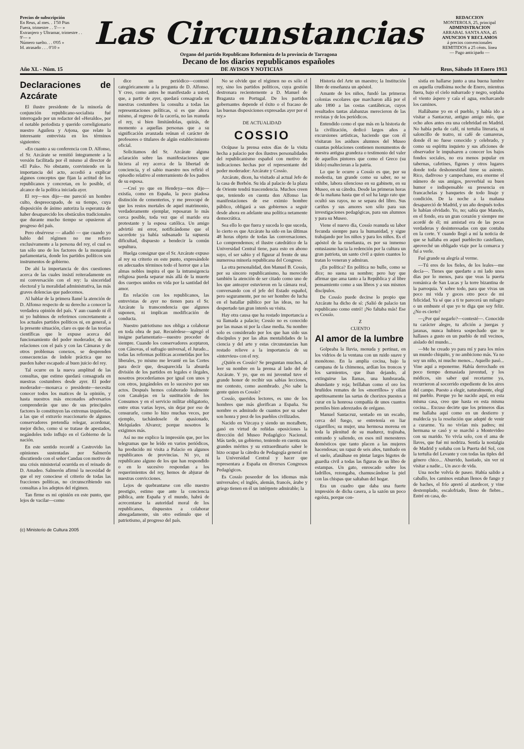Precios de subscripción
En Reus, al mes. . 1'50 Ptas
Fuera, trimestre . . 5'— »
Extranjero y Ultramar, trimestre . . 9'— »
Número suelto. . . 0'05 »
Id. atrasado . . . 0'10 »
Las Circunstancias
Organo del partido Republicano Reformista de la provincia de Tarragona
Decano de los diarios republicanos españoles
REDACCION
MONTEROLS, 25, principal
ADMINISTRACION
ARRABAL SANTA ANA, 45
ANUNCIOS Y RECLAMOS
á precios convencionales
REMITIDOS a 25 cénts. línea
— Pago anticipado —
Año XL - Núm. 15 DE AVISOS Y NOTICIAS Reus, Sábado 18 Enero 1913
Declaraciones de Azcárate
El ilustre presidente de la minoría de conjunción republicano-socialista fué interrogado por un redactor del «Heraldo», por el notable periodista y querido correligionario nuestro Aguilera y Arjona, que relate la interesante entrevista en los términos siguientes:
«En cuanto a su conferencia con D. Alfonso, el Sr. Azcárate se remitió íntegramente a la versión facilitada por él mismo al director de «El País». No obstante, conviniendo en la importancia del acto, accedió a explicar algunos conceptos que fijan la actitud de los republicanos y concretan, en lo posible, el alcance de la política iniciada ayer.
El rey—nos dijo—me pareció un hombre culto, despreocupado, de su tiempo, cuya disposición de ánimo autoriza la esperanza de haber desaparecido los obstáculos tradicionales que durante mucho tiempo se opusieron al progreso del país.
Pero obsérvese — añadió — que cuando yo hablo del régimen no me refiero exclusivamente a la persona del rey, el cual es tan sólo uno de los factores de la monarquía parlamentaria, donde los partidos políticos son instrumentos de gobierno.
De ahí la importancia de dos cuestiones acerca de las cuales insistí reiteradamente en mi conversación con el rey: la sinceridad electoral y la moralidad administrativa, las más graves dolencias que padecemos.
Al hablar de la primera llamé la atención de D. Alfonso respecto de su derecho a conocer la verdadera opinión del país. Y aun cuando ni él ni yo hubimos de referirnos concretamente a los actuales partidos políticos ni, en general, a la presente situación, claro es que de las teorías científicas que le expuse acerca del funcionamiento del poder moderador, de sus relaciones con el país y con las Cámaras y de otros problemas conexos, se desprenden consecuencias de índole práctica que no pueden haber escapado al buen juicio del rey.
Tal ocurre en la nueva amplitud de las consultas, que estimo quedará consagrada en nuestras costumbres desde ayer. El poder moderador—monarca o presidente—necesita conocer todos los matices de la opinión, y hasta nuestros más enconados adversarios comprenderán que uno de sus principales factores lo constituyen las extremas izquierdas, a las que el extravío reaccionario de algunos conservadores pretendía relegar, acordonar, mejor dicho, como si se tratase de apestados, negándoles todo influjo en el Gobierno de la nación.
En este sentido recordé a Castrovido las opiniones sustentadas por Salmerón discutiendo con el señor Candau con motivo de una crisis ministerial ocurrida en el reinado de D. Amadeo. Salmerón afirmó la necesidad de que el rey conociese el criterio de todas las fracciones políticas, no circunscribiendo sus consultas a los adeptos del régimen.
Tan firme es mi opinión en este punto, que lejos de vacilar—como
dice un periódico—contesté categóricamente a la pregunta de D. Alfonso. Y creo, como antes he manifestado a usted, que, a partir de ayer, quedará consagrada en nuestras costumbres la consulta a todas las representaciones políticas, si es que ahora mismo, al regreso de la cacería, no las reanuda el rey, si bien limitándolas, quizás, de momento a aquellas personas que a su significación avanzada reúnan el carácter de profesores o titulares de algún establecimiento oficial.
Solicitamos del Sr. Azcárate alguna aclaración sobre las manifestaciones que hiciera al rey acerca de la libertad de conciencia, y el sabio maestro nos refirió el episodio relativo al enterramiento de los padres de su esposa.
—Creí yo que en Hendeya—nos dijo—existía, como en España, la poco piadosa distinción de cementerios, y me preocupé de que los restos mortales de aquel matrimonio, verdaderamente ejemplar, reposaran lo más cerca posible, toda vez que el marido era protestante y la esposa católica. Un amigo advirtió mi error, notificándome que el sacerdote ya había subsanado la supuesta dificultad, dispuesto a bendecir la común sepultura.
Huelga consignar que el Sr. Azcárate expuso al rey su criterio en este punto, expresándole en adecuados términos todo el horror que a las almas nobles inspira el que la intransigencia religiosa pueda separar más allá de la muerte dos cuerpos unidos en vida por la santidad del amor.
En relación con los republicanos, las entrevistas de ayer no tienen para el Sr. Azcárate la transcendencia que algunos suponen, ni implican modificación de conducta.
Nuestro patriotismo nos obliga a colaborar en toda obra de paz. Recuérdese—agregó el insigne parlamentario—nuestro proceder de siempre. Cuando los conservadores aceptaron, con Cánovas, el sufragio universal, el Jurado... todas las reformas políticas acometidas por los liberales, yo mismo me levanté en las Cortes para decir que, desaparecida la absurda división de los partidos en legales e ilegales, nosotros procederíamos por igual con unos y con otros, juzgándoles en lo sucesivo por sus actos. Después hemos colaborado lealmente con Canalejas en la sustitución de los Consumos y en el servicio militar obligatorio, entre otras varias leyes, sin dejar por eso de censurarle, como lo hizo muchas veces, por ejemplo, tachándosele de apasionado, Melquíades Alvarez; porque nosotros le exigimos más.
Así no me explico la impresión que, por los telegramas que he leído en varios periódicos, ha producido mi visita a Palacio en algunos republicanos de provincias. Ni yo, ni republicano alguno de los que han respondido o en lo sucesivo respondan a los requerimientos del rey, hemos de abjurar de nuestras convicciones.
Lejos de quebrantarse con ello nuestro prestigio, estimo que ante la conciencia pública, ante España y el mundo, habrá de acrecentarse la autoridad moral de los republicanos, dispuestos a colaborar abnegadamente, sin otro estímulo que el patriotismo, al progreso del país.
No se olvide que el régimen no es sólo el rey, sino los partidos políticos, cuya gestión destronara recientemente a D. Manuel de Braganza en Portugal. De los partidos gobernantes depende el éxito o el fracaso de las buenas disposiciones expresadas ayer por el rey.»
DE ACTUALIDAD
COSSIO
Ocúpase la prensa estos días de la visita hecha a palacio por dos ilustres personalidades del republicanismo español con motivo de indicaciones hechas por el representante del poder moderador: Azcárate y Cossío.
Azcárate, dicen, ha visitado al actual Jefe de la casa de Borbón. Su ida al palacio de la plaza de Oriente tendrá trascendencia. Muchos creen que, teniendo en cuenta don Alfonso las manifestaciones de ese eximio hombre público, obligará a sus gobiernos a seguir desde ahora en adelante una política netamente democrática.
Sea ello lo que fuera y suceda lo que suceda, lo cierto es que Azcárate ha sido en las últimas 48 horas objeto de todas las conversaciones. Lo comprendemos; el ilustre catedrático de la Universidad Central tiene, para esto en abono suyo, el ser sabio y el figurar al frente de una numerosa minoría republicana del Congreso.
La otra personalidad, don Manuel B. Cossío, por su sincero republicanismo, ha merecido también la atención de ser citado como uno de los que anteayer estuvieron en la cámara real, conversando con el jefe del Estado español, pero seguramente, por no ser hombre de lucha en el batallar público por las ideas, no ha despertado tan gran interés su visita.
Hay otra causa que ha restado importancia a su llamada a palacio; Cossío no es conocido por las masas ni por la clase media. Su nombre solo es considerado por los que han sido sus discípulos y por las altas mentalidades de la ciencia y del arte y estas circunstancias han restado relieve a la importancia de su «intervieu» con el rey.
¿Quién es Cossío? Se preguntan muchos, al leer su nombre en la prensa al lado del de Azcárate. Y yo, que en mi juventud tuve el grande honor de recibir sus sabias lecciones, me contesto, como asombrado. ¿No sabe la gente quien es Cossío?
Cossío, queridos lectores, es uno de los hombres que más glorifican a España. Su nombre es admirado de cuantos por su saber son honra y prez de los pueblos civilizados.
Nacido en Vizcaya y siendo un mozalbete, ganó en virtud de reñidas oposiciones la dirección del Museo Pedagógico Nacional. Más tarde, un gobierno, teniendo en cuenta sus grandes méritos y su extraordinario saber le hizo ocupar la cátedra de Pedagogía general en la Universidad Central y hacer que representara a España en diversos Congresos Pedagógicos.
Es Cossío poseedor de los idiomas más universales; el inglés, alemán, francés, árabe y griego tienen en él un intérprete admirable; la
Historia del Arte un maestro; la Institución libre de enseñanza un apóstol.
Amante de los niños, fundó las primeras colonias escolares que marcharon allá por el año 1890 a las costas cantábricas, cuyos resultados tantas alabanzas merecieron de las revistas y de los periódicos.
Entendido como el que más en la historia de la civilización, dedicó largos años a excursiones artísticas, haciendo que con él visitaran los asiduos alumnos del Museo cuantas poblaciones contienen monumentos de nuestra antigua grandeza o testimonio del valer de aquellos pintores que como el Greco (su ídolo) enaltecieran a la patria.
Lo que le ocurre a Cossío es que, por su modestia, tan grande como su saber, no se exhibe, labora silencioso en su gabinete, en su Museo, en su cátedra. Desde las primeras horas de la mañana hasta que el sol ha largo rato que ocultó sus rayos, no se separa del libro. Sus cariños y sus amores son sólo para sus investigaciones pedagógicas, para sus alumnos y para su Museo.
Viene el nuevo día, Cossío reanuda su labor fecunda siempre para la humanidad, y sigue trabajando por los niños y para los niños. Es el apóstol de la enseñanza, es por su inmenso entusiasmo hacia la redención por la cultura un gran patriota, un santo civil a quien cuantos lo tratan lo veneran y admiran.
¿En política? En política no bulle, como se dice; no suena su nombre; pero hay que afirmar que ama tanto a la República y al libre pensamiento como a sus libros y a sus mismos discípulos.
De Cossío puede decirse lo propio que Azcárate ha dicho de sí: ¡Salió de palacio tan republicano como entró! ¡No faltaba más! Ese es Cossío.
Z
CUENTO
Al amor de la lumbre
Golpeaba la lluvia, menuda y pertinaz, en los vidrios de la ventana con un ruido suave y monótono. En la amplia cocina, bajo la campana de la chimenea, ardían los troncos y los sarmientos, que iban dejando, al extinguirse las llamas, una lumbrarada, abundante y roja; brillaban como el oro los bruñidos remates de los «morrillos» y olían apetitosamente las sartas de chorizos puestos a curar en la honrosa compañía de unos cuantos perniles bien aderezados de orégano.
Manuel Santacruz, sentado en un escaño, cerca del fuego, se entretenía en liar cigarrillos; su mujer, una hermosa morena en toda la plenitud de su madurez, trajinaba, entrando y saliendo, en esos mil menesteres domésticos que tanto placen a las mujeres hacendosas; un rapaz de seis años, tumbado en el suelo, afanábase en pintar largos bigotes de guardia civil a todas las figuras de un libro de estampas. Un gato, enroscado sobre los ladrillos, rezongaba, chamuscándose la piel con las chispas que saltaban del hogar.
Era un cuadro que daba una fuerte impresión de dicha casera, a la sazón un poco egoísta, porque con-
sistía en hallarse junto a una buena lumbre en aquella crudísima noche de Enero, mientras fuera, bajo el cielo nubarrado y negro, soplaba el viento áspero y caía el agua, encharcando los caminos.
Hallábame yo en el pueblo, y había ido a visitar a Santacruz, antiguo amigo mío, que ocho años antes era una celebridad en Madrid. No había peña de café, ni tertulia literaria, ni saloncillo de teatro, ni café de camareras, donde él no fuese conocido y celebrado, y como su espíritu inquieto y sus aficiones de observador le impulsaren a conocer los bajos fondos sociales, no era menos popular en tabernas, cafetines, figones y otros lugares donde toda deshonestidad tiene su asiento. Rico, dadivoso y campechano, era enorme el número de sus amigos, proverbial su buen humor e indispensable su presencia en francachelas y banquetes de todo linaje y condición. De la noche a la mañana desapareció de Madrid, y un año después todos le habían olvidado. Yo, no; sabía que Manolo, en el fondo, era un gran corazón y siempre me acordé de él; mi amistad era de las pocas verdaderas y desinteresadas con que contaba en la corte. Y cuando llegó a mí la noticia de que se hallaba en aquel pueblecito castellano, aproveché un obligado viaje por la comarca y fuí a verle.
Fué grande su alegría al verme.
—Tú eres de los fieles, de los leales—me decía—. Tienes que quedarte a mi lado unos días por lo menos, para que veas la puerta románica de San Lucas y la torre bizantina de la parroquia. Y sobre todo, para que vivas un poco mi vida y goces otro poco de mi felicidad. Ya sé que a ti te parecerá un milagro o un embuste el que yo te diga que soy feliz. ¿No es cierto?
—¿Por qué negarlo?—contesté—. Conocido tu carácter alegre, tu afición a juergas y jaranas, nunca hubiera sospechado que te hallases a gusto en un pueblo de mil vecinos, aislado del mundo...
—Me he creado yo para mí y para los míos un mundo chiquito, y no ambiciono más. Ya no soy un niño, ni mucho menos... Aquello pasó... Vine aquí a reponerme. Había derrochado en poco tiempo demasiada juventud, y los médicos, sin saber qué recetarme ya, recurrieron al socorrido expediente de los aires del campo. Puesto a elegir, naturalmente, elegí mi pueblo. Porque yo he nacido aquí, en esta misma casa, creo que hasta en esta misma cocina... Excuso decirte que los primeros días me hallaba aquí como en un destierro y maldecía ya la resolución que adopté de venir a curarme. Ya no vivían mis padres; mi hermana se casó y se marchó a Montevideo con su marido. Yo vivía solo, con el ama de llaves, que fué mi nodriza. Sentía la nostalgia de Madrid y soñaba con la Puerta del Sol, con la tertulia del Levante y con todas las tiples del género chico... Aburrido, hastiado, sin ver ni visitar a nadie... Un asco de vida.
Una noche volvía de paseo. Había salido a caballo, los caminos estaban llenos de fango y de baches, el frío apretó al atardecer, y vine destemplado, escalofriado, lleno de fiebre... Entré en casa, de-
(c) Ministerio de Cultura 2005